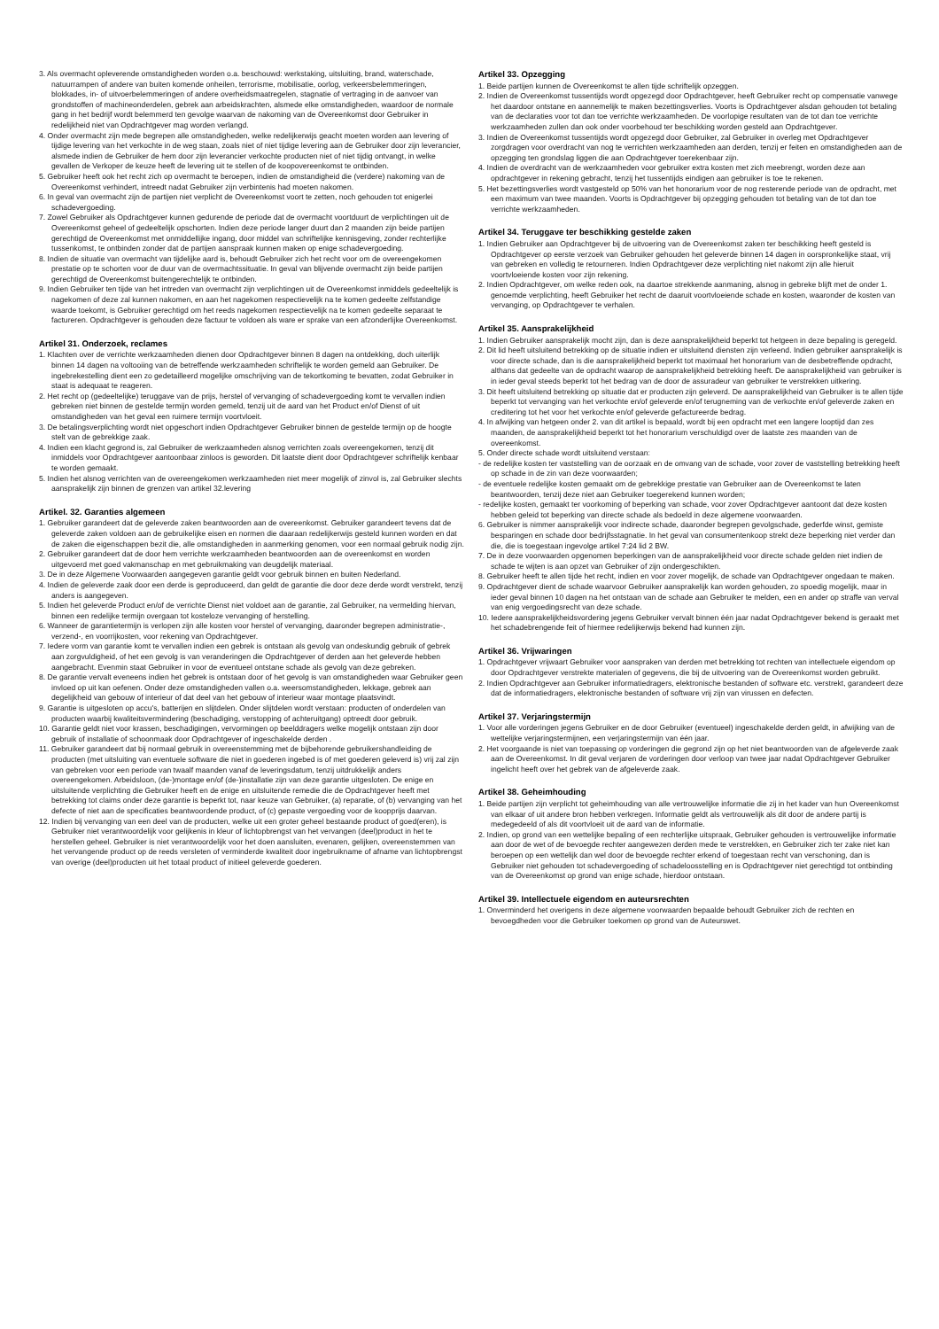3. Als overmacht opleverende omstandigheden worden o.a. beschouwd: werkstaking, uitsluiting, brand, waterschade, natuurrampen of andere van buiten komende onheilen, terrorisme, mobilisatie, oorlog, verkeersbelemmeringen, blokkades, in- of uitvoerbelemmeringen of andere overheidsmaatregelen, stagnatie of vertraging in de aanvoer van grondstoffen of machineonderdelen, gebrek aan arbeidskrachten, alsmede elke omstandigheden, waardoor de normale gang in het bedrijf wordt belemmerd ten gevolge waarvan de nakoming van de Overeenkomst door Gebruiker in redelijkheid niet van Opdrachtgever mag worden verlangd.
4. Onder overmacht zijn mede begrepen alle omstandigheden, welke redelijkerwijs geacht moeten worden aan levering of tijdige levering van het verkochte in de weg staan, zoals niet of niet tijdige levering aan de Gebruiker door zijn leverancier, alsmede indien de Gebruiker de hem door zijn leverancier verkochte producten niet of niet tijdig ontvangt, in welke gevallen de Verkoper de keuze heeft de levering uit te stellen of de koopovereenkomst te ontbinden.
5. Gebruiker heeft ook het recht zich op overmacht te beroepen, indien de omstandigheid die (verdere) nakoming van de Overeenkomst verhindert, intreedt nadat Gebruiker zijn verbintenis had moeten nakomen.
6. In geval van overmacht zijn de partijen niet verplicht de Overeenkomst voort te zetten, noch gehouden tot enigerlei schadevergoeding.
7. Zowel Gebruiker als Opdrachtgever kunnen gedurende de periode dat de overmacht voortduurt de verplichtingen uit de Overeenkomst geheel of gedeeltelijk opschorten. Indien deze periode langer duurt dan 2 maanden zijn beide partijen gerechtigd de Overeenkomst met onmiddellijke ingang, door middel van schriftelijke kennisgeving, zonder rechterlijke tussenkomst, te ontbinden zonder dat de partijen aanspraak kunnen maken op enige schadevergoeding.
8. Indien de situatie van overmacht van tijdelijke aard is, behoudt Gebruiker zich het recht voor om de overeengekomen prestatie op te schorten voor de duur van de overmachtssituatie. In geval van blijvende overmacht zijn beide partijen gerechtigd de Overeenkomst buitengerechtelijk te ontbinden.
9. Indien Gebruiker ten tijde van het intreden van overmacht zijn verplichtingen uit de Overeenkomst inmiddels gedeeltelijk is nagekomen of deze zal kunnen nakomen, en aan het nagekomen respectievelijk na te komen gedeelte zelfstandige waarde toekomt, is Gebruiker gerechtigd om het reeds nagekomen respectievelijk na te komen gedeelte separaat te factureren. Opdrachtgever is gehouden deze factuur te voldoen als ware er sprake van een afzonderlijke Overeenkomst.
Artikel 31. Onderzoek, reclames
1. Klachten over de verrichte werkzaamheden dienen door Opdrachtgever binnen 8 dagen na ontdekking, doch uiterlijk binnen 14 dagen na voltooiing van de betreffende werkzaamheden schriftelijk te worden gemeld aan Gebruiker. De ingebrekestelling dient een zo gedetailleerd mogelijke omschrijving van de tekortkoming te bevatten, zodat Gebruiker in staat is adequaat te reageren.
2. Het recht op (gedeeltelijke) teruggave van de prijs, herstel of vervanging of schadevergoeding komt te vervallen indien gebreken niet binnen de gestelde termijn worden gemeld, tenzij uit de aard van het Product en/of Dienst of uit omstandigheden van het geval een ruimere termijn voortvloeit.
3. De betalingsverplichting wordt niet opgeschort indien Opdrachtgever Gebruiker binnen de gestelde termijn op de hoogte stelt van de gebrekkige zaak.
4. Indien een klacht gegrond is, zal Gebruiker de werkzaamheden alsnog verrichten zoals overeengekomen, tenzij dit inmiddels voor Opdrachtgever aantoonbaar zinloos is geworden. Dit laatste dient door Opdrachtgever schriftelijk kenbaar te worden gemaakt.
5. Indien het alsnog verrichten van de overeengekomen werkzaamheden niet meer mogelijk of zinvol is, zal Gebruiker slechts aansprakelijk zijn binnen de grenzen van artikel 32.levering
Artikel. 32. Garanties algemeen
1. Gebruiker garandeert dat de geleverde zaken beantwoorden aan de overeenkomst. Gebruiker garandeert tevens dat de geleverde zaken voldoen aan de gebruikelijke eisen en normen die daaraan redelijkerwijs gesteld kunnen worden en dat de zaken die eigenschappen bezit die, alle omstandigheden in aanmerking genomen, voor een normaal gebruik nodig zijn.
2. Gebruiker garandeert dat de door hem verrichte werkzaamheden beantwoorden aan de overeenkomst en worden uitgevoerd met goed vakmanschap en met gebruikmaking van deugdelijk materiaal.
3. De in deze Algemene Voorwaarden aangegeven garantie geldt voor gebruik binnen en buiten Nederland.
4. Indien de geleverde zaak door een derde is geproduceerd, dan geldt de garantie die door deze derde wordt verstrekt, tenzij anders is aangegeven.
5. Indien het geleverde Product en/of de verrichte Dienst niet voldoet aan de garantie, zal Gebruiker, na vermelding hiervan, binnen een redelijke termijn overgaan tot kosteloze vervanging of herstelling.
6. Wanneer de garantietermijn is verlopen zijn alle kosten voor herstel of vervanging, daaronder begrepen administratie-, verzend-, en voorrijkosten, voor rekening van Opdrachtgever.
7. Iedere vorm van garantie komt te vervallen indien een gebrek is ontstaan als gevolg van ondeskundig gebruik of gebrek aan zorgvuldigheid, of het een gevolg is van veranderingen die Opdrachtgever of derden aan het geleverde hebben aangebracht. Evenmin staat Gebruiker in voor de eventueel ontstane schade als gevolg van deze gebreken.
8. De garantie vervalt eveneens indien het gebrek is ontstaan door of het gevolg is van omstandigheden waar Gebruiker geen invloed op uit kan oefenen. Onder deze omstandigheden vallen o.a. weersomstandigheden, lekkage, gebrek aan degelijkheid van gebouw of interieur of dat deel van het gebouw of interieur waar montage plaatsvindt.
9. Garantie is uitgesloten op accu's, batterijen en slijtdelen. Onder slijtdelen wordt verstaan: producten of onderdelen van producten waarbij kwaliteitsvermindering (beschadiging, verstopping of achteruitgang) optreedt door gebruik.
10. Garantie geldt niet voor krassen, beschadigingen, vervormingen op beelddragers welke mogelijk ontstaan zijn door gebruik of installatie of schoonmaak door Opdrachtgever of ingeschakelde derden .
11. Gebruiker garandeert dat bij normaal gebruik in overeenstemming met de bijbehorende gebruikershandleiding de producten (met uitsluiting van eventuele software die niet in goederen ingebed is of met goederen geleverd is) vrij zal zijn van gebreken voor een periode van twaalf maanden vanaf de leveringsdatum, tenzij uitdrukkelijk anders overeengekomen. Arbeidsloon, (de-)montage en/of (de-)installatie zijn van deze garantie uitgesloten. De enige en uitsluitende verplichting die Gebruiker heeft en de enige en uitsluitende remedie die de Opdrachtgever heeft met betrekking tot claims onder deze garantie is beperkt tot, naar keuze van Gebruiker, (a) reparatie, of (b) vervanging van het defecte of niet aan de specificaties beantwoordende product, of (c) gepaste vergoeding voor de koopprijs daarvan.
12. Indien bij vervanging van een deel van de producten, welke uit een groter geheel bestaande product of goed(eren), is Gebruiker niet verantwoordelijk voor gelijkenis in kleur of lichtopbrengst van het vervangen (deel)product in het te herstellen geheel. Gebruiker is niet verantwoordelijk voor het doen aansluiten, evenaren, gelijken, overeenstemmen van het vervangende product op de reeds versleten of verminderde kwaliteit door ingebruikname of afname van lichtopbrengst van overige (deel)producten uit het totaal product of initieel geleverde goederen.
Artikel 33. Opzegging
1. Beide partijen kunnen de Overeenkomst te allen tijde schriftelijk opzeggen.
2. Indien de Overeenkomst tussentijds wordt opgezegd door Opdrachtgever, heeft Gebruiker recht op compensatie vanwege het daardoor ontstane en aannemelijk te maken bezettingsverlies. Voorts is Opdrachtgever alsdan gehouden tot betaling van de declaraties voor tot dan toe verrichte werkzaamheden. De voorlopige resultaten van de tot dan toe verrichte werkzaamheden zullen dan ook onder voorbehoud ter beschikking worden gesteld aan Opdrachtgever.
3. Indien de Overeenkomst tussentijds wordt opgezegd door Gebruiker, zal Gebruiker in overleg met Opdrachtgever zorgdragen voor overdracht van nog te verrichten werkzaamheden aan derden, tenzij er feiten en omstandigheden aan de opzegging ten grondslag liggen die aan Opdrachtgever toerekenbaar zijn.
4. Indien de overdracht van de werkzaamheden voor gebruiker extra kosten met zich meebrengt, worden deze aan opdrachtgever in rekening gebracht, tenzij het tussentijds eindigen aan gebruiker is toe te rekenen.
5. Het bezettingsverlies wordt vastgesteld op 50% van het honorarium voor de nog resterende periode van de opdracht, met een maximum van twee maanden. Voorts is Opdrachtgever bij opzegging gehouden tot betaling van de tot dan toe verrichte werkzaamheden.
Artikel 34. Teruggave ter beschikking gestelde zaken
1. Indien Gebruiker aan Opdrachtgever bij de uitvoering van de Overeenkomst zaken ter beschikking heeft gesteld is Opdrachtgever op eerste verzoek van Gebruiker gehouden het geleverde binnen 14 dagen in oorspronkelijke staat, vrij van gebreken en volledig te retourneren. Indien Opdrachtgever deze verplichting niet nakomt zijn alle hieruit voortvloeiende kosten voor zijn rekening.
2. Indien Opdrachtgever, om welke reden ook, na daartoe strekkende aanmaning, alsnog in gebreke blijft met de onder 1. genoemde verplichting, heeft Gebruiker het recht de daaruit voortvloeiende schade en kosten, waaronder de kosten van vervanging, op Opdrachtgever te verhalen.
Artikel 35. Aansprakelijkheid
1. Indien Gebruiker aansprakelijk mocht zijn, dan is deze aansprakelijkheid beperkt tot hetgeen in deze bepaling is geregeld.
2. Dit lid heeft uitsluitend betrekking op de situatie indien er uitsluitend diensten zijn verleend. Indien gebruiker aansprakelijk is voor directe schade, dan is die aansprakelijkheid beperkt tot maximaal het honorarium van de desbetreffende opdracht, althans dat gedeelte van de opdracht waarop de aansprakelijkheid betrekking heeft. De aansprakelijkheid van gebruiker is in ieder geval steeds beperkt tot het bedrag van de door de assuradeur van gebruiker te verstrekken uitkering.
3. Dit heeft uitsluitend betrekking op situatie dat er producten zijn geleverd. De aansprakelijkheid van Gebruiker is te allen tijde beperkt tot vervanging van het verkochte en/of geleverde en/of terugneming van de verkochte en/of geleverde zaken en creditering tot het voor het verkochte en/of geleverde gefactureerde bedrag.
4. In afwijking van hetgeen onder 2. van dit artikel is bepaald, wordt bij een opdracht met een langere looptijd dan zes maanden, de aansprakelijkheid beperkt tot het honorarium verschuldigd over de laatste zes maanden van de overeenkomst.
5. Onder directe schade wordt uitsluitend verstaan:
- de redelijke kosten ter vaststelling van de oorzaak en de omvang van de schade, voor zover de vaststelling betrekking heeft op schade in de zin van deze voorwaarden;
- de eventuele redelijke kosten gemaakt om de gebrekkige prestatie van Gebruiker aan de Overeenkomst te laten beantwoorden, tenzij deze niet aan Gebruiker toegerekend kunnen worden;
- redelijke kosten, gemaakt ter voorkoming of beperking van schade, voor zover Opdrachtgever aantoont dat deze kosten hebben geleid tot beperking van directe schade als bedoeld in deze algemene voorwaarden.
6. Gebruiker is nimmer aansprakelijk voor indirecte schade, daaronder begrepen gevolgschade, gederfde winst, gemiste besparingen en schade door bedrijfsstagnatie. In het geval van consumentenkoop strekt deze beperking niet verder dan die, die is toegestaan ingevolge artikel 7:24 lid 2 BW.
7. De in deze voorwaarden opgenomen beperkingen van de aansprakelijkheid voor directe schade gelden niet indien de schade te wijten is aan opzet van Gebruiker of zijn ondergeschikten.
8. Gebruiker heeft te allen tijde het recht, indien en voor zover mogelijk, de schade van Opdrachtgever ongedaan te maken.
9. Opdrachtgever dient de schade waarvoor Gebruiker aansprakelijk kan worden gehouden, zo spoedig mogelijk, maar in ieder geval binnen 10 dagen na het ontstaan van de schade aan Gebruiker te melden, een en ander op straffe van verval van enig vergoedingsrecht van deze schade.
10. Iedere aansprakelijkheidsvordering jegens Gebruiker vervalt binnen één jaar nadat Opdrachtgever bekend is geraakt met het schadebrengende feit of hiermee redelijkerwijs bekend had kunnen zijn.
Artikel 36. Vrijwaringen
1. Opdrachtgever vrijwaart Gebruiker voor aanspraken van derden met betrekking tot rechten van intellectuele eigendom op door Opdrachtgever verstrekte materialen of gegevens, die bij de uitvoering van de Overeenkomst worden gebruikt.
2. Indien Opdrachtgever aan Gebruiker informatiedragers, elektronische bestanden of software etc. verstrekt, garandeert deze dat de informatiedragers, elektronische bestanden of software vrij zijn van virussen en defecten.
Artikel 37. Verjaringstermijn
1. Voor alle vorderingen jegens Gebruiker en de door Gebruiker (eventueel) ingeschakelde derden geldt, in afwijking van de wettelijke verjaringstermijnen, een verjaringstermijn van één jaar.
2. Het voorgaande is niet van toepassing op vorderingen die gegrond zijn op het niet beantwoorden van de afgeleverde zaak aan de Overeenkomst. In dit geval verjaren de vorderingen door verloop van twee jaar nadat Opdrachtgever Gebruiker ingelicht heeft over het gebrek van de afgeleverde zaak.
Artikel 38. Geheimhouding
1. Beide partijen zijn verplicht tot geheimhouding van alle vertrouwelijke informatie die zij in het kader van hun Overeenkomst van elkaar of uit andere bron hebben verkregen. Informatie geldt als vertrouwelijk als dit door de andere partij is medegedeeld of als dit voortvloeit uit de aard van de informatie.
2. Indien, op grond van een wettelijke bepaling of een rechterlijke uitspraak, Gebruiker gehouden is vertrouwelijke informatie aan door de wet of de bevoegde rechter aangewezen derden mede te verstrekken, en Gebruiker zich ter zake niet kan beroepen op een wettelijk dan wel door de bevoegde rechter erkend of toegestaan recht van verschoning, dan is Gebruiker niet gehouden tot schadevergoeding of schadeloosstelling en is Opdrachtgever niet gerechtigd tot ontbinding van de Overeenkomst op grond van enige schade, hierdoor ontstaan.
Artikel 39. Intellectuele eigendom en auteursrechten
1. Onverminderd het overigens in deze algemene voorwaarden bepaalde behoudt Gebruiker zich de rechten en bevoegdheden voor die Gebruiker toekomen op grond van de Auteurswet.